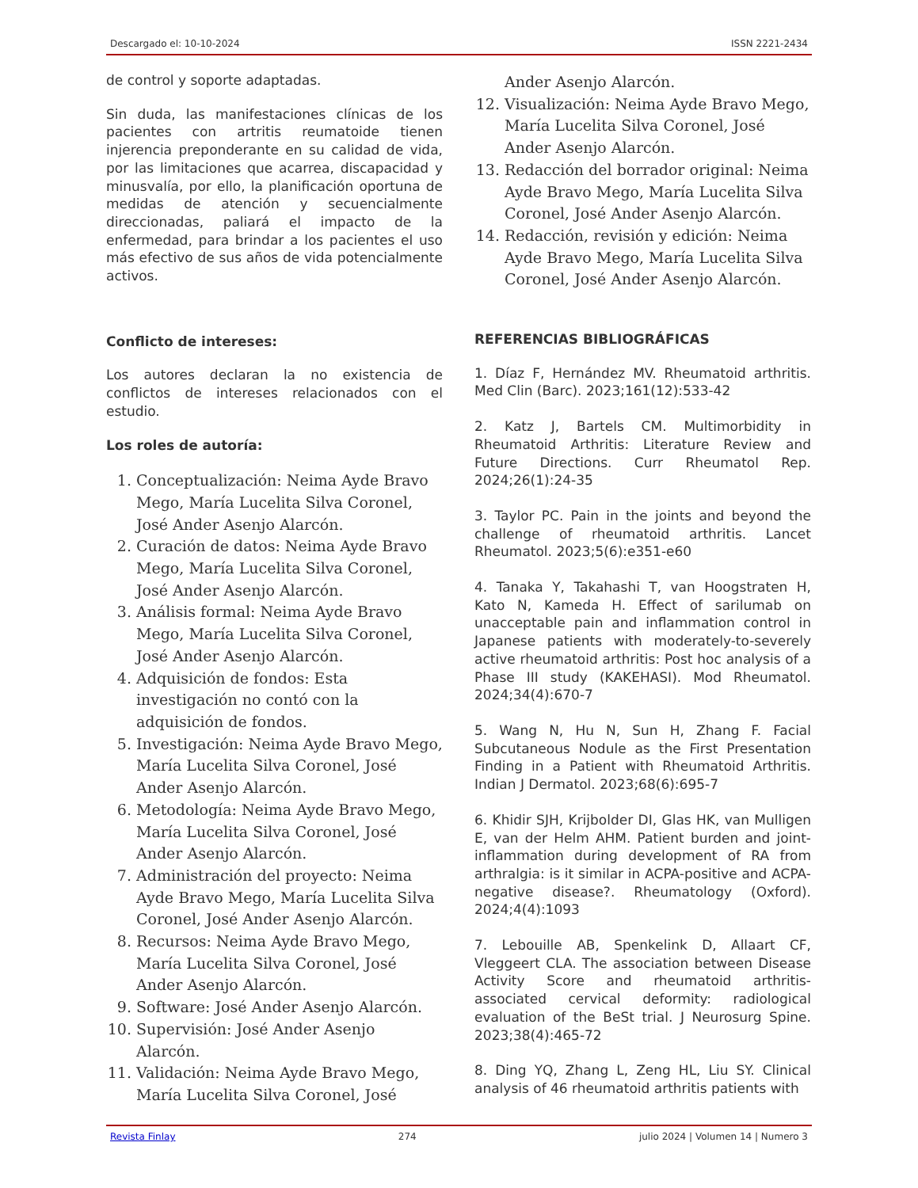Descargado el: 10-10-2024 ISSN 2221-2434
de control y soporte adaptadas.
Sin duda, las manifestaciones clínicas de los pacientes con artritis reumatoide tienen injerencia preponderante en su calidad de vida, por las limitaciones que acarrea, discapacidad y minusvalía, por ello, la planificación oportuna de medidas de atención y secuencialmente direccionadas, paliará el impacto de la enfermedad, para brindar a los pacientes el uso más efectivo de sus años de vida potencialmente activos.
Conflicto de intereses:
Los autores declaran la no existencia de conflictos de intereses relacionados con el estudio.
Los roles de autoría:
1. Conceptualización: Neima Ayde Bravo Mego, María Lucelita Silva Coronel, José Ander Asenjo Alarcón.
2. Curación de datos: Neima Ayde Bravo Mego, María Lucelita Silva Coronel, José Ander Asenjo Alarcón.
3. Análisis formal: Neima Ayde Bravo Mego, María Lucelita Silva Coronel, José Ander Asenjo Alarcón.
4. Adquisición de fondos: Esta investigación no contó con la adquisición de fondos.
5. Investigación: Neima Ayde Bravo Mego, María Lucelita Silva Coronel, José Ander Asenjo Alarcón.
6. Metodología: Neima Ayde Bravo Mego, María Lucelita Silva Coronel, José Ander Asenjo Alarcón.
7. Administración del proyecto: Neima Ayde Bravo Mego, María Lucelita Silva Coronel, José Ander Asenjo Alarcón.
8. Recursos: Neima Ayde Bravo Mego, María Lucelita Silva Coronel, José Ander Asenjo Alarcón.
9. Software: José Ander Asenjo Alarcón.
10. Supervisión: José Ander Asenjo Alarcón.
11. Validación: Neima Ayde Bravo Mego, María Lucelita Silva Coronel, José
Ander Asenjo Alarcón.
12. Visualización: Neima Ayde Bravo Mego, María Lucelita Silva Coronel, José Ander Asenjo Alarcón.
13. Redacción del borrador original: Neima Ayde Bravo Mego, María Lucelita Silva Coronel, José Ander Asenjo Alarcón.
14. Redacción, revisión y edición: Neima Ayde Bravo Mego, María Lucelita Silva Coronel, José Ander Asenjo Alarcón.
REFERENCIAS BIBLIOGRÁFICAS
1. Díaz F, Hernández MV. Rheumatoid arthritis. Med Clin (Barc). 2023;161(12):533-42
2. Katz J, Bartels CM. Multimorbidity in Rheumatoid Arthritis: Literature Review and Future Directions. Curr Rheumatol Rep. 2024;26(1):24-35
3. Taylor PC. Pain in the joints and beyond the challenge of rheumatoid arthritis. Lancet Rheumatol. 2023;5(6):e351-e60
4. Tanaka Y, Takahashi T, van Hoogstraten H, Kato N, Kameda H. Effect of sarilumab on unacceptable pain and inflammation control in Japanese patients with moderately-to-severely active rheumatoid arthritis: Post hoc analysis of a Phase III study (KAKEHASI). Mod Rheumatol. 2024;34(4):670-7
5. Wang N, Hu N, Sun H, Zhang F. Facial Subcutaneous Nodule as the First Presentation Finding in a Patient with Rheumatoid Arthritis. Indian J Dermatol. 2023;68(6):695-7
6. Khidir SJH, Krijbolder DI, Glas HK, van Mulligen E, van der Helm AHM. Patient burden and joint-inflammation during development of RA from arthralgia: is it similar in ACPA-positive and ACPA-negative disease?. Rheumatology (Oxford). 2024;4(4):1093
7. Lebouille AB, Spenkelink D, Allaart CF, Vleggeert CLA. The association between Disease Activity Score and rheumatoid arthritis-associated cervical deformity: radiological evaluation of the BeSt trial. J Neurosurg Spine. 2023;38(4):465-72
8. Ding YQ, Zhang L, Zeng HL, Liu SY. Clinical analysis of 46 rheumatoid arthritis patients with
Revista Finlay 274 julio 2024 | Volumen 14 | Numero 3